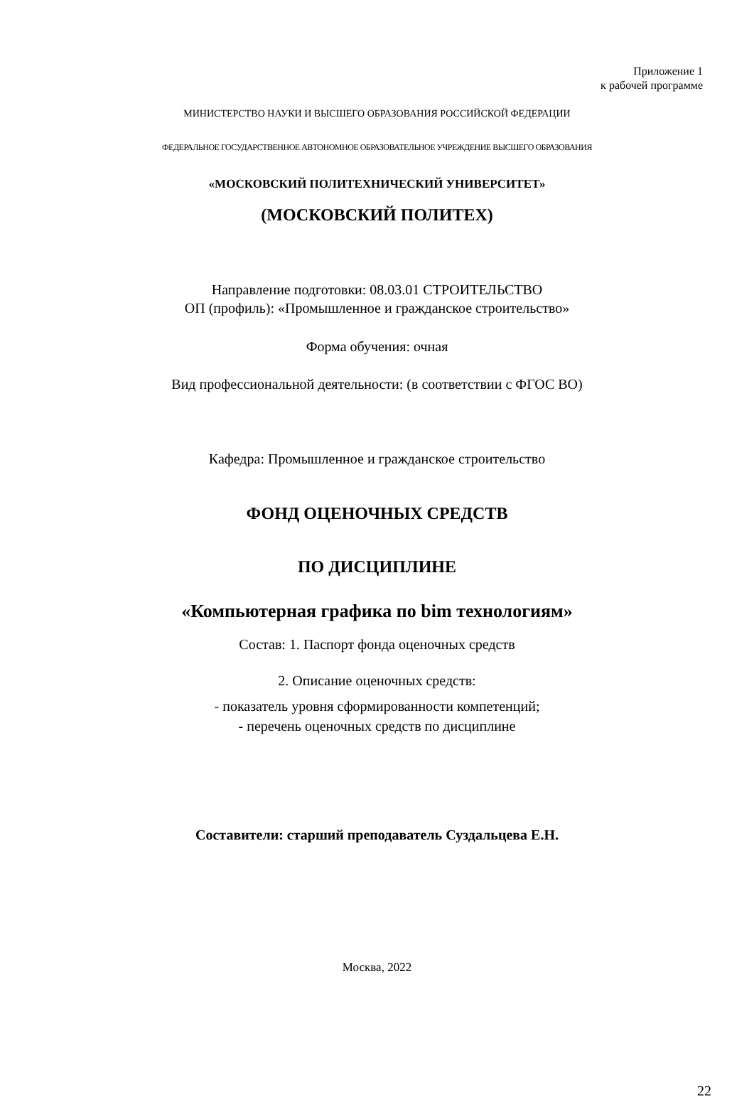Приложение 1
к рабочей программе
МИНИСТЕРСТВО НАУКИ И ВЫСШЕГО ОБРАЗОВАНИЯ РОССИЙСКОЙ ФЕДЕРАЦИИ
ФЕДЕРАЛЬНОЕ ГОСУДАРСТВЕННОЕ АВТОНОМНОЕ ОБРАЗОВАТЕЛЬНОЕ УЧРЕЖДЕНИЕ ВЫСШЕГО ОБРАЗОВАНИЯ
«МОСКОВСКИЙ ПОЛИТЕХНИЧЕСКИЙ УНИВЕРСИТЕТ»
(МОСКОВСКИЙ ПОЛИТЕХ)
Направление подготовки: 08.03.01 СТРОИТЕЛЬСТВО
ОП (профиль): «Промышленное и гражданское строительство»
Форма обучения: очная
Вид профессиональной деятельности: (в соответствии с ФГОС ВО)
Кафедра: Промышленное и гражданское строительство
ФОНД ОЦЕНОЧНЫХ СРЕДСТВ
ПО ДИСЦИПЛИНЕ
«Компьютерная графика по bim технологиям»
Состав: 1. Паспорт фонда оценочных средств
2. Описание оценочных средств:
- показатель уровня сформированности компетенций;
- перечень оценочных средств по дисциплине
Составители: старший преподаватель Суздальцева Е.Н.
Москва, 2022
22